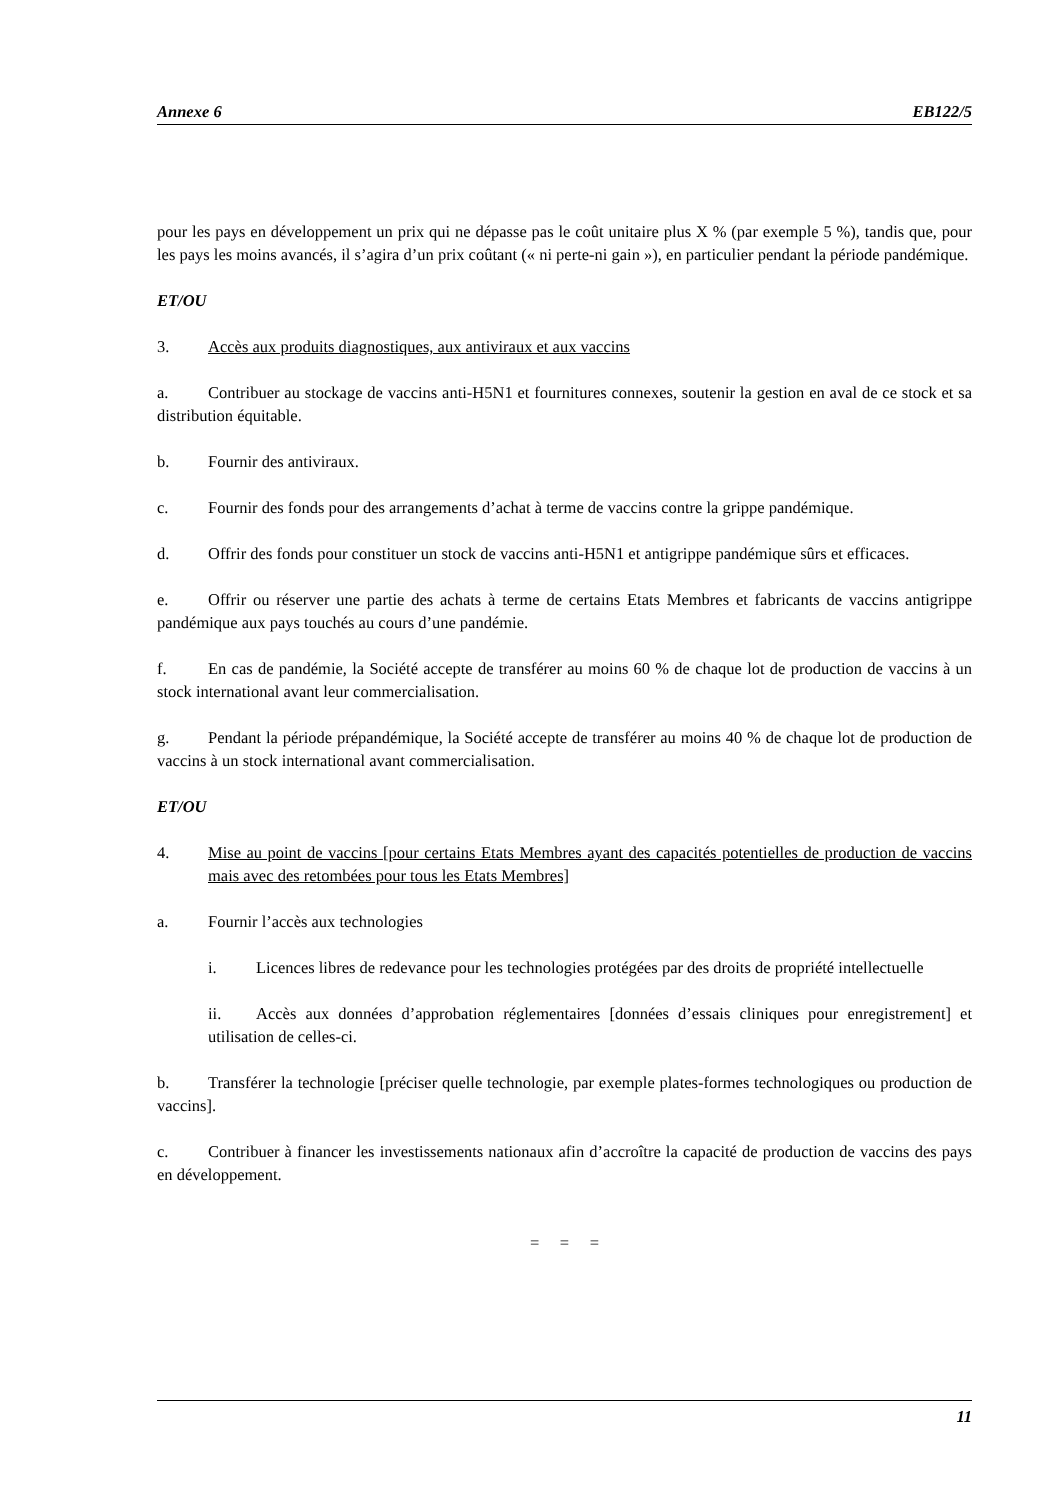Annexe 6 EB122/5
pour les pays en développement un prix qui ne dépasse pas le coût unitaire plus X % (par exemple 5 %), tandis que, pour les pays les moins avancés, il s’agira d’un prix coûtant (« ni perte-ni gain »), en particulier pendant la période pandémique.
ET/OU
3. Accès aux produits diagnostiques, aux antiviraux et aux vaccins
a. Contribuer au stockage de vaccins anti-H5N1 et fournitures connexes, soutenir la gestion en aval de ce stock et sa distribution équitable.
b. Fournir des antiviraux.
c. Fournir des fonds pour des arrangements d’achat à terme de vaccins contre la grippe pandémique.
d. Offrir des fonds pour constituer un stock de vaccins anti-H5N1 et antigrippe pandémique sûrs et efficaces.
e. Offrir ou réserver une partie des achats à terme de certains Etats Membres et fabricants de vaccins antigrippe pandémique aux pays touchés au cours d’une pandémie.
f. En cas de pandémie, la Société accepte de transférer au moins 60 % de chaque lot de production de vaccins à un stock international avant leur commercialisation.
g. Pendant la période prépandémique, la Société accepte de transférer au moins 40 % de chaque lot de production de vaccins à un stock international avant commercialisation.
ET/OU
4. Mise au point de vaccins [pour certains Etats Membres ayant des capacités potentielles de production de vaccins mais avec des retombées pour tous les Etats Membres]
a. Fournir l’accès aux technologies
i. Licences libres de redevance pour les technologies protégées par des droits de propriété intellectuelle
ii. Accès aux données d’approbation réglementaires [données d’essais cliniques pour enregistrement] et utilisation de celles-ci.
b. Transférer la technologie [préciser quelle technologie, par exemple plates-formes technologiques ou production de vaccins].
c. Contribuer à financer les investissements nationaux afin d’accroître la capacité de production de vaccins des pays en développement.
= = =
11